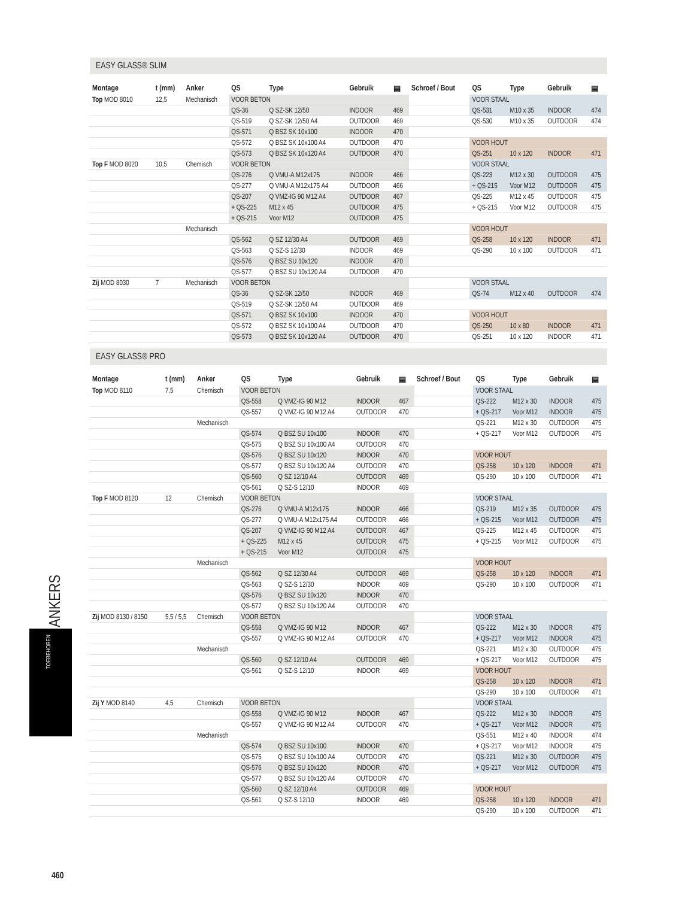EASY GLASS® SLIM
| Montage | t (mm) | Anker | QS | Type | Gebruik | ▤ | Schroef / Bout | QS | Type | Gebruik | ▤ |
| --- | --- | --- | --- | --- | --- | --- | --- | --- | --- | --- | --- |
| Top MOD 8010 | 12,5 | Mechanisch | VOOR BETON | | | | | VOOR STAAL | | | |
| | | | QS-36 | Q SZ-SK 12/50 | INDOOR | 469 | | QS-531 | M10 x 35 | INDOOR | 474 |
| | | | QS-519 | Q SZ-SK 12/50 A4 | OUTDOOR | 469 | | QS-530 | M10 x 35 | OUTDOOR | 474 |
| | | | QS-571 | Q BSZ SK 10x100 | INDOOR | 470 | | | | | |
| | | | QS-572 | Q BSZ SK 10x100 A4 | OUTDOOR | 470 | | VOOR HOUT | | | |
| | | | QS-573 | Q BSZ SK 10x120 A4 | OUTDOOR | 470 | | QS-251 | 10 x 120 | INDOOR | 471 |
| Top F MOD 8020 | 10,5 | Chemisch | VOOR BETON | | | | | VOOR STAAL | | | |
| | | | QS-276 | Q VMU-A M12x175 | INDOOR | 466 | | QS-223 | M12 x 30 | OUTDOOR | 475 |
| | | | QS-277 | Q VMU-A M12x175 A4 | OUTDOOR | 466 | | + QS-215 | Voor M12 | OUTDOOR | 475 |
| | | | QS-207 | Q VMZ-IG 90 M12 A4 | OUTDOOR | 467 | | QS-225 | M12 x 45 | OUTDOOR | 475 |
| | | | + QS-225 | M12 x 45 | OUTDOOR | 475 | | + QS-215 | Voor M12 | OUTDOOR | 475 |
| | | | + QS-215 | Voor M12 | OUTDOOR | 475 | | | | | |
| | | Mechanisch | | | | | | VOOR HOUT | | | |
| | | | QS-562 | Q SZ 12/30 A4 | OUTDOOR | 469 | | QS-258 | 10 x 120 | INDOOR | 471 |
| | | | QS-563 | Q SZ-S 12/30 | INDOOR | 469 | | QS-290 | 10 x 100 | OUTDOOR | 471 |
| | | | QS-576 | Q BSZ SU 10x120 | INDOOR | 470 | | | | | |
| | | | QS-577 | Q BSZ SU 10x120 A4 | OUTDOOR | 470 | | | | | |
| Zij MOD 8030 | 7 | Mechanisch | VOOR BETON | | | | | VOOR STAAL | | | |
| | | | QS-36 | Q SZ-SK 12/50 | INDOOR | 469 | | QS-74 | M12 x 40 | OUTDOOR | 474 |
| | | | QS-519 | Q SZ-SK 12/50 A4 | OUTDOOR | 469 | | | | | |
| | | | QS-571 | Q BSZ SK 10x100 | INDOOR | 470 | | VOOR HOUT | | | |
| | | | QS-572 | Q BSZ SK 10x100 A4 | OUTDOOR | 470 | | QS-250 | 10 x 80 | INDOOR | 471 |
| | | | QS-573 | Q BSZ SK 10x120 A4 | OUTDOOR | 470 | | QS-251 | 10 x 120 | INDOOR | 471 |
EASY GLASS® PRO
| Montage | t (mm) | Anker | QS | Type | Gebruik | ▤ | Schroef / Bout | QS | Type | Gebruik | ▤ |
| --- | --- | --- | --- | --- | --- | --- | --- | --- | --- | --- | --- |
| Top MOD 8110 | 7,5 | Chemisch | VOOR BETON | | | | | VOOR STAAL | | | |
| | | | QS-558 | Q VMZ-IG 90 M12 | INDOOR | 467 | | QS-222 | M12 x 30 | INDOOR | 475 |
| | | | QS-557 | Q VMZ-IG 90 M12 A4 | OUTDOOR | 470 | | + QS-217 | Voor M12 | INDOOR | 475 |
| | | Mechanisch | | | | | | QS-221 | M12 x 30 | OUTDOOR | 475 |
| | | | QS-574 | Q BSZ SU 10x100 | INDOOR | 470 | | + QS-217 | Voor M12 | OUTDOOR | 475 |
| | | | QS-575 | Q BSZ SU 10x100 A4 | OUTDOOR | 470 | | | | | |
| | | | QS-576 | Q BSZ SU 10x120 | INDOOR | 470 | | VOOR HOUT | | | |
| | | | QS-577 | Q BSZ SU 10x120 A4 | OUTDOOR | 470 | | QS-258 | 10 x 120 | INDOOR | 471 |
| | | | QS-560 | Q SZ 12/10 A4 | OUTDOOR | 469 | | QS-290 | 10 x 100 | OUTDOOR | 471 |
| | | | QS-561 | Q SZ-S 12/10 | INDOOR | 469 | | | | | |
| Top F MOD 8120 | 12 | Chemisch | VOOR BETON | | | | | VOOR STAAL | | | |
| | | | QS-276 | Q VMU-A M12x175 | INDOOR | 466 | | QS-219 | M12 x 35 | OUTDOOR | 475 |
| | | | QS-277 | Q VMU-A M12x175 A4 | OUTDOOR | 466 | | + QS-215 | Voor M12 | OUTDOOR | 475 |
| | | | QS-207 | Q VMZ-IG 90 M12 A4 | OUTDOOR | 467 | | QS-225 | M12 x 45 | OUTDOOR | 475 |
| | | | + QS-225 | M12 x 45 | OUTDOOR | 475 | | + QS-215 | Voor M12 | OUTDOOR | 475 |
| | | | + QS-215 | Voor M12 | OUTDOOR | 475 | | | | | |
| | | Mechanisch | | | | | | VOOR HOUT | | | |
| | | | QS-562 | Q SZ 12/30 A4 | OUTDOOR | 469 | | QS-258 | 10 x 120 | INDOOR | 471 |
| | | | QS-563 | Q SZ-S 12/30 | INDOOR | 469 | | QS-290 | 10 x 100 | OUTDOOR | 471 |
| | | | QS-576 | Q BSZ SU 10x120 | INDOOR | 470 | | | | | |
| | | | QS-577 | Q BSZ SU 10x120 A4 | OUTDOOR | 470 | | | | | |
| Zij MOD 8130 / 8150 | 5,5 / 5,5 | Chemisch | VOOR BETON | | | | | VOOR STAAL | | | |
| | | | QS-558 | Q VMZ-IG 90 M12 | INDOOR | 467 | | QS-222 | M12 x 30 | INDOOR | 475 |
| | | | QS-557 | Q VMZ-IG 90 M12 A4 | OUTDOOR | 470 | | + QS-217 | Voor M12 | INDOOR | 475 |
| | | Mechanisch | | | | | | QS-221 | M12 x 30 | OUTDOOR | 475 |
| | | | QS-560 | Q SZ 12/10 A4 | OUTDOOR | 469 | | + QS-217 | Voor M12 | OUTDOOR | 475 |
| | | | QS-561 | Q SZ-S 12/10 | INDOOR | 469 | | VOOR HOUT | | | |
| | | | | | | | | QS-258 | 10 x 120 | INDOOR | 471 |
| | | | | | | | | QS-290 | 10 x 100 | OUTDOOR | 471 |
| Zij Y MOD 8140 | 4,5 | Chemisch | VOOR BETON | | | | | VOOR STAAL | | | |
| | | | QS-558 | Q VMZ-IG 90 M12 | INDOOR | 467 | | QS-222 | M12 x 30 | INDOOR | 475 |
| | | | QS-557 | Q VMZ-IG 90 M12 A4 | OUTDOOR | 470 | | + QS-217 | Voor M12 | INDOOR | 475 |
| | | Mechanisch | | | | | | QS-551 | M12 x 40 | INDOOR | 474 |
| | | | QS-574 | Q BSZ SU 10x100 | INDOOR | 470 | | + QS-217 | Voor M12 | INDOOR | 475 |
| | | | QS-575 | Q BSZ SU 10x100 A4 | OUTDOOR | 470 | | QS-221 | M12 x 30 | OUTDOOR | 475 |
| | | | QS-576 | Q BSZ SU 10x120 | INDOOR | 470 | | + QS-217 | Voor M12 | OUTDOOR | 475 |
| | | | QS-577 | Q BSZ SU 10x120 A4 | OUTDOOR | 470 | | | | | |
| | | | QS-560 | Q SZ 12/10 A4 | OUTDOOR | 469 | | VOOR HOUT | | | |
| | | | QS-561 | Q SZ-S 12/10 | INDOOR | 469 | | QS-258 | 10 x 120 | INDOOR | 471 |
| | | | | | | | | QS-290 | 10 x 100 | OUTDOOR | 471 |
ANKERS
TOEBEHOREN
460